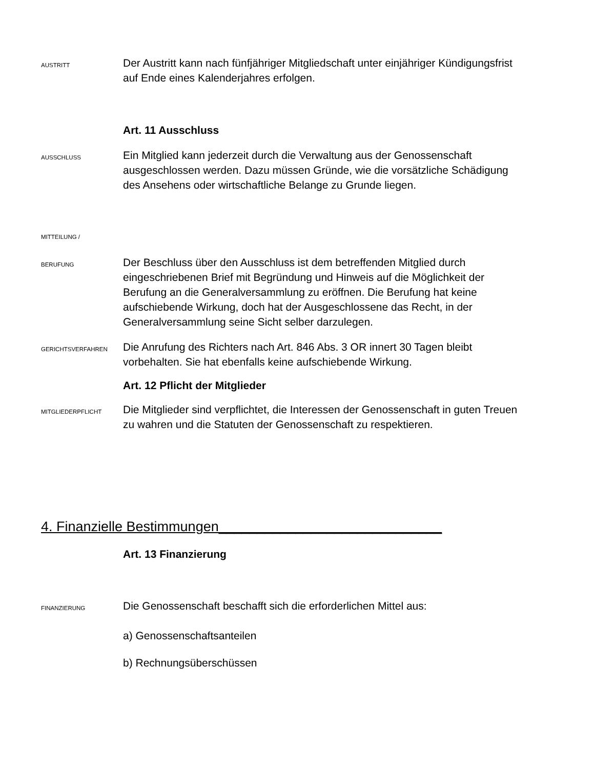AUSTRITT
Der Austritt kann nach fünfjähriger Mitgliedschaft unter einjähriger Kündigungsfrist auf Ende eines Kalenderjahres erfolgen.
Art. 11 Ausschluss
AUSSCHLUSS
Ein Mitglied kann jederzeit durch die Verwaltung aus der Genossenschaft ausgeschlossen werden. Dazu müssen Gründe, wie die vorsätzliche Schädigung des Ansehens oder wirtschaftliche Belange zu Grunde liegen.
MITTEILUNG /
BERUFUNG
Der Beschluss über den Ausschluss ist dem betreffenden Mitglied durch eingeschriebenen Brief mit Begründung und Hinweis auf die Möglichkeit der Berufung an die Generalversammlung zu eröffnen. Die Berufung hat keine aufschiebende Wirkung, doch hat der Ausgeschlossene das Recht, in der Generalversammlung seine Sicht selber darzulegen.
GERICHTSVERFAHREN
Die Anrufung des Richters nach Art. 846 Abs. 3 OR innert 30 Tagen bleibt vorbehalten. Sie hat ebenfalls keine aufschiebende Wirkung.
Art. 12 Pflicht der Mitglieder
MITGLIEDERPFLICHT
Die Mitglieder sind verpflichtet, die Interessen der Genossenschaft in guten Treuen zu wahren und die Statuten der Genossenschaft zu respektieren.
4. Finanzielle Bestimmungen_____________________________
Art. 13 Finanzierung
FINANZIERUNG
Die Genossenschaft beschafft sich die erforderlichen Mittel aus:
a) Genossenschaftsanteilen
b) Rechnungsüberschüssen